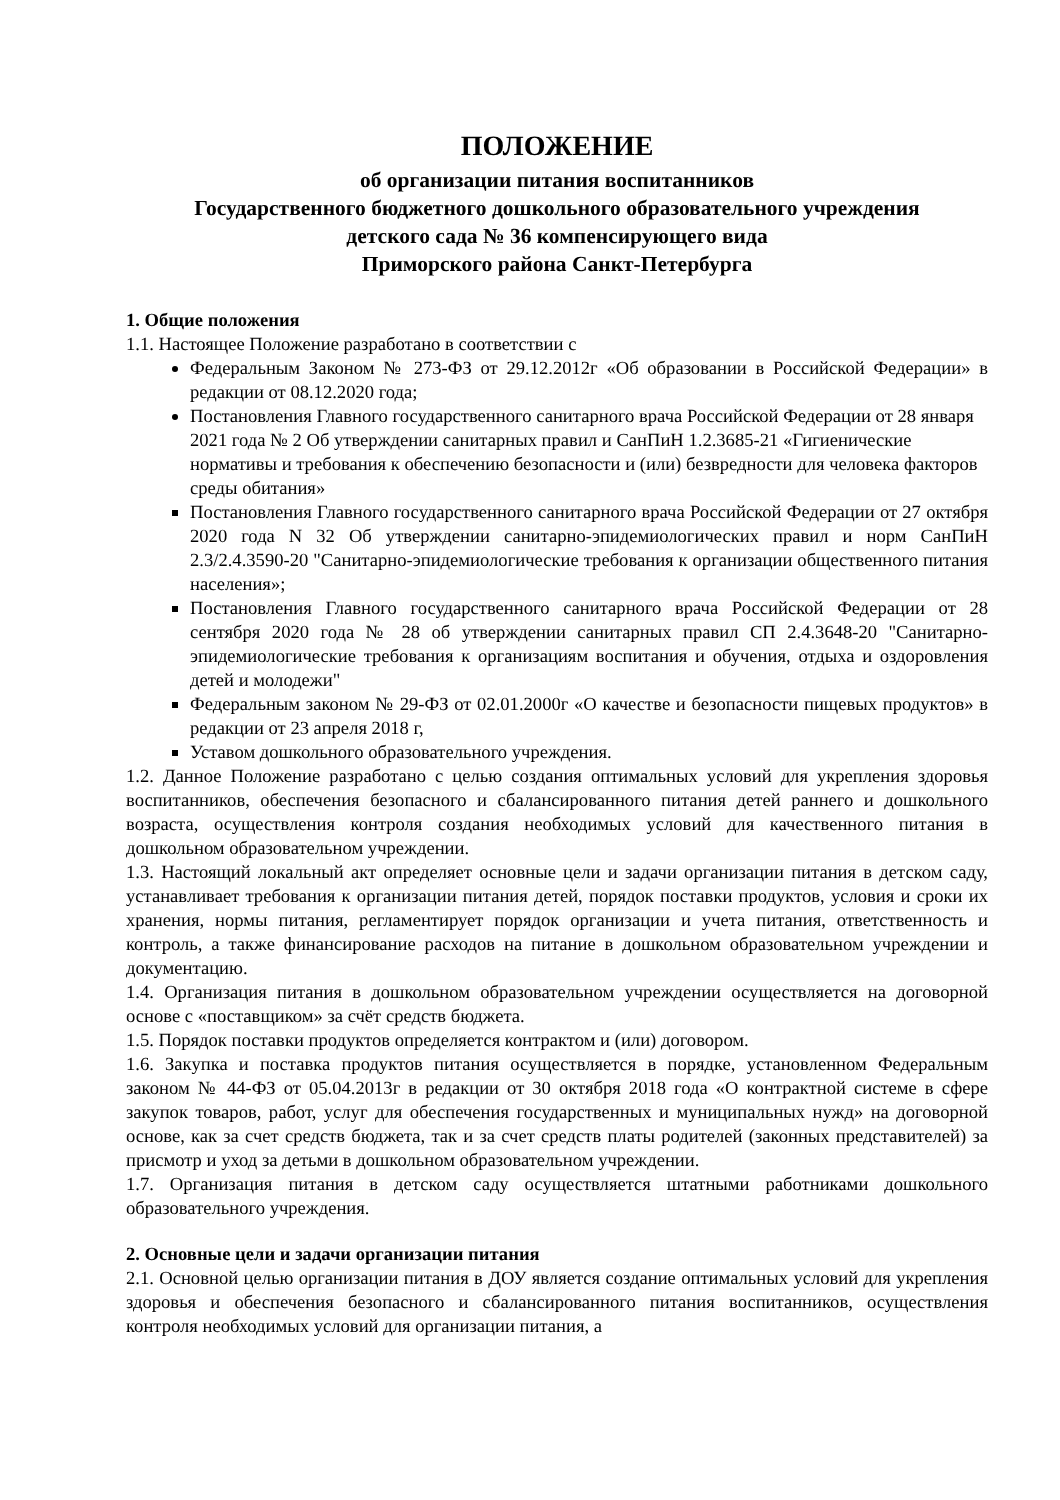ПОЛОЖЕНИЕ
об организации питания воспитанников
Государственного бюджетного дошкольного образовательного учреждения
детского сада № 36 компенсирующего вида
Приморского района Санкт-Петербурга
1. Общие положения
1.1. Настоящее Положение разработано в соответствии с
Федеральным Законом № 273-ФЗ от 29.12.2012г «Об образовании в Российской Федерации» в редакции от 08.12.2020 года;
Постановления Главного государственного санитарного врача Российской Федерации от 28 января 2021 года № 2 Об утверждении санитарных правил и СанПиН 1.2.3685-21 «Гигиенические нормативы и требования к обеспечению безопасности и (или) безвредности для человека факторов среды обитания»
Постановления Главного государственного санитарного врача Российской Федерации от 27 октября 2020 года N 32 Об утверждении санитарно-эпидемиологических правил и норм СанПиН 2.3/2.4.3590-20 "Санитарно-эпидемиологические требования к организации общественного питания населения»;
Постановления Главного государственного санитарного врача Российской Федерации от 28 сентября 2020 года № 28 об утверждении санитарных правил СП 2.4.3648-20 "Санитарно-эпидемиологические требования к организациям воспитания и обучения, отдыха и оздоровления детей и молодежи"
Федеральным законом № 29-ФЗ от 02.01.2000г «О качестве и безопасности пищевых продуктов» в редакции от 23 апреля 2018 г,
Уставом дошкольного образовательного учреждения.
1.2. Данное Положение разработано с целью создания оптимальных условий для укрепления здоровья воспитанников, обеспечения безопасного и сбалансированного питания детей раннего и дошкольного возраста, осуществления контроля создания необходимых условий для качественного питания в дошкольном образовательном учреждении.
1.3. Настоящий локальный акт определяет основные цели и задачи организации питания в детском саду, устанавливает требования к организации питания детей, порядок поставки продуктов, условия и сроки их хранения, нормы питания, регламентирует порядок организации и учета питания, ответственность и контроль, а также финансирование расходов на питание в дошкольном образовательном учреждении и документацию.
1.4. Организация питания в дошкольном образовательном учреждении осуществляется на договорной основе с «поставщиком» за счёт средств бюджета.
1.5. Порядок поставки продуктов определяется контрактом и (или) договором.
1.6. Закупка и поставка продуктов питания осуществляется в порядке, установленном Федеральным законом № 44-ФЗ от 05.04.2013г в редакции от 30 октября 2018 года «О контрактной системе в сфере закупок товаров, работ, услуг для обеспечения государственных и муниципальных нужд» на договорной основе, как за счет средств бюджета, так и за счет средств платы родителей (законных представителей) за присмотр и уход за детьми в дошкольном образовательном учреждении.
1.7. Организация питания в детском саду осуществляется штатными работниками дошкольного образовательного учреждения.
2. Основные цели и задачи организации питания
2.1. Основной целью организации питания в ДОУ является создание оптимальных условий для укрепления здоровья и обеспечения безопасного и сбалансированного питания воспитанников, осуществления контроля необходимых условий для организации питания, а